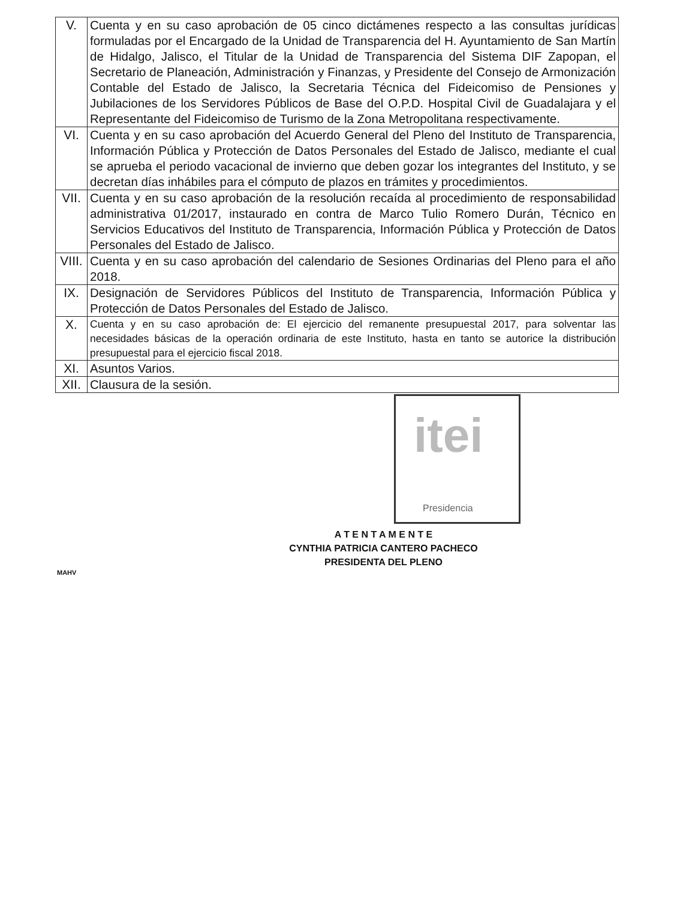| V. | Cuenta y en su caso aprobación de 05 cinco dictámenes respecto a las consultas jurídicas formuladas por el Encargado de la Unidad de Transparencia del H. Ayuntamiento de San Martín de Hidalgo, Jalisco, el Titular de la Unidad de Transparencia del Sistema DIF Zapopan, el Secretario de Planeación, Administración y Finanzas, y Presidente del Consejo de Armonización Contable del Estado de Jalisco, la Secretaria Técnica del Fideicomiso de Pensiones y Jubilaciones de los Servidores Públicos de Base del O.P.D. Hospital Civil de Guadalajara y el Representante del Fideicomiso de Turismo de la Zona Metropolitana respectivamente. |
| VI. | Cuenta y en su caso aprobación del Acuerdo General del Pleno del Instituto de Transparencia, Información Pública y Protección de Datos Personales del Estado de Jalisco, mediante el cual se aprueba el periodo vacacional de invierno que deben gozar los integrantes del Instituto, y se decretan días inhábiles para el cómputo de plazos en trámites y procedimientos. |
| VII. | Cuenta y en su caso aprobación de la resolución recaída al procedimiento de responsabilidad administrativa 01/2017, instaurado en contra de Marco Tulio Romero Durán, Técnico en Servicios Educativos del Instituto de Transparencia, Información Pública y Protección de Datos Personales del Estado de Jalisco. |
| VIII. | Cuenta y en su caso aprobación del calendario de Sesiones Ordinarias del Pleno para el año 2018. |
| IX. | Designación de Servidores Públicos del Instituto de Transparencia, Información Pública y Protección de Datos Personales del Estado de Jalisco. |
| X. | Cuenta y en su caso aprobación de: El ejercicio del remanente presupuestal 2017, para solventar las necesidades básicas de la operación ordinaria de este Instituto, hasta en tanto se autorice la distribución presupuestal para el ejercicio fiscal 2018. |
| XI. | Asuntos Varios. |
| XII. | Clausura de la sesión. |
itei
Presidencia
A T E N T A M E N T E
CYNTHIA PATRICIA CANTERO PACHECO
PRESIDENTA DEL PLENO
MAHV